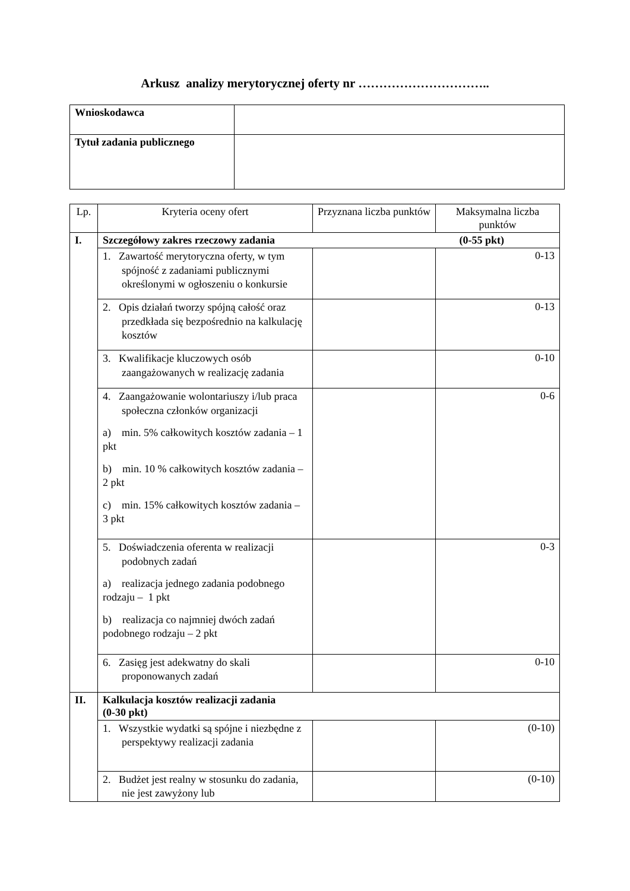Arkusz analizy merytorycznej oferty nr …………………………..
| Wnioskodawca | |
| Tytuł zadania publicznego | |
| Lp. | Kryteria oceny ofert | Przyznana liczba punktów | Maksymalna liczba punktów |
| --- | --- | --- | --- |
| I. | Szczegółowy zakres rzeczowy zadania (0-55 pkt) | | |
| | 1. Zawartość merytoryczna oferty, w tym spójność z zadaniami publicznymi określonymi w ogłoszeniu o konkursie | | 0-13 |
| | 2. Opis działań tworzy spójną całość oraz przedkłada się bezpośrednio na kalkulację kosztów | | 0-13 |
| | 3. Kwalifikacje kluczowych osób zaangażowanych w realizację zadania | | 0-10 |
| | 4. Zaangażowanie wolontariuszy i/lub praca społeczna członków organizacji a) min. 5% całkowitych kosztów zadania – 1 pkt b) min. 10 % całkowitych kosztów zadania – 2 pkt c) min. 15% całkowitych kosztów zadania – 3 pkt | | 0-6 |
| | 5. Doświadczenia oferenta w realizacji podobnych zadań a) realizacja jednego zadania podobnego rodzaju – 1 pkt b) realizacja co najmniej dwóch zadań podobnego rodzaju – 2 pkt | | 0-3 |
| | 6. Zasięg jest adekwatny do skali proponowanych zadań | | 0-10 |
| II. | Kalkulacja kosztów realizacji zadania (0-30 pkt) | | |
| | 1. Wszystkie wydatki są spójne i niezbędne z perspektywy realizacji zadania | | (0-10) |
| | 2. Budżet jest realny w stosunku do zadania, nie jest zawyżony lub | | (0-10) |